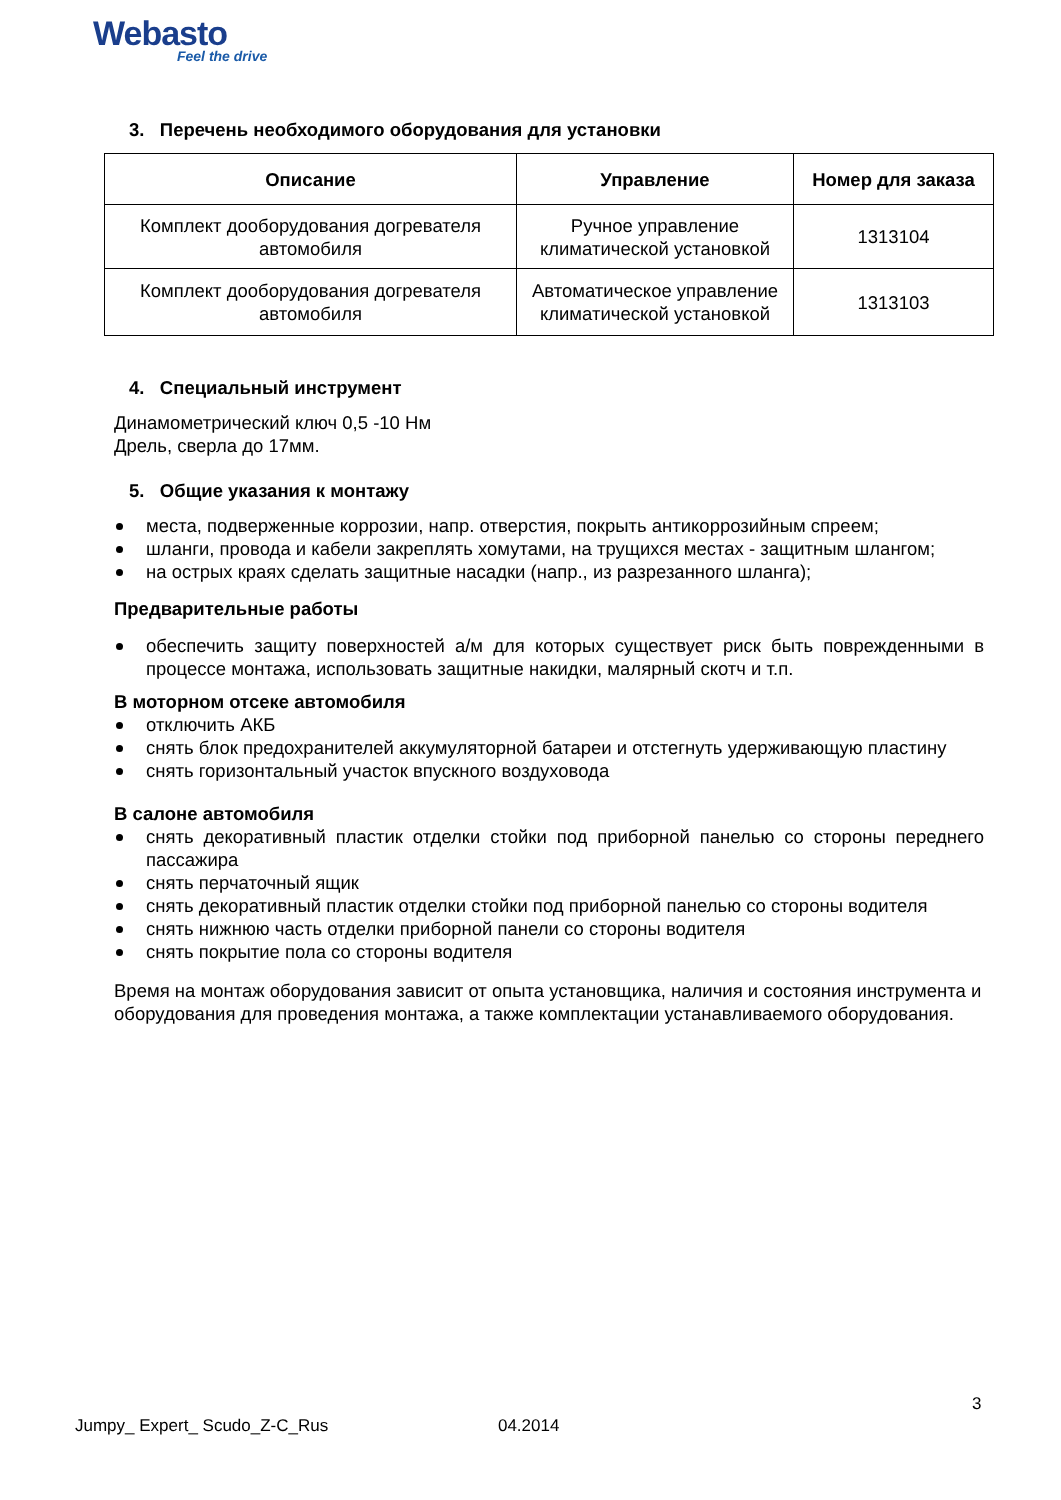Webasto
Feel the drive
3. Перечень необходимого оборудования для установки
| Описание | Управление | Номер для заказа |
| --- | --- | --- |
| Комплект дооборудования догревателя автомобиля | Ручное управление климатической установкой | 1313104 |
| Комплект дооборудования догревателя автомобиля | Автоматическое управление климатической установкой | 1313103 |
4. Специальный инструмент
Динамометрический ключ 0,5 -10 Нм
Дрель, сверла до 17мм.
5. Общие указания к монтажу
места, подверженные коррозии, напр. отверстия, покрыть антикоррозийным спреем;
шланги, провода и кабели закреплять хомутами, на трущихся местах - защитным шлангом;
на острых краях сделать защитные насадки (напр., из разрезанного шланга);
Предварительные работы
обеспечить защиту поверхностей а/м для которых существует риск быть поврежденными в процессе монтажа, использовать защитные накидки, малярный скотч и т.п.
В моторном отсеке автомобиля
отключить АКБ
снять блок предохранителей аккумуляторной батареи и отстегнуть удерживающую пластину
снять горизонтальный участок впускного воздуховода
В салоне автомобиля
снять декоративный пластик отделки стойки под приборной панелью со стороны переднего пассажира
снять перчаточный ящик
снять декоративный пластик отделки стойки под приборной панелью со стороны водителя
снять нижнюю часть отделки приборной панели со стороны водителя
снять покрытие пола со стороны водителя
Время на монтаж оборудования зависит от опыта установщика, наличия и состояния инструмента и оборудования для проведения монтажа, а также комплектации устанавливаемого оборудования.
3
Jumpy_ Expert_ Scudo_Z-C_Rus 04.2014